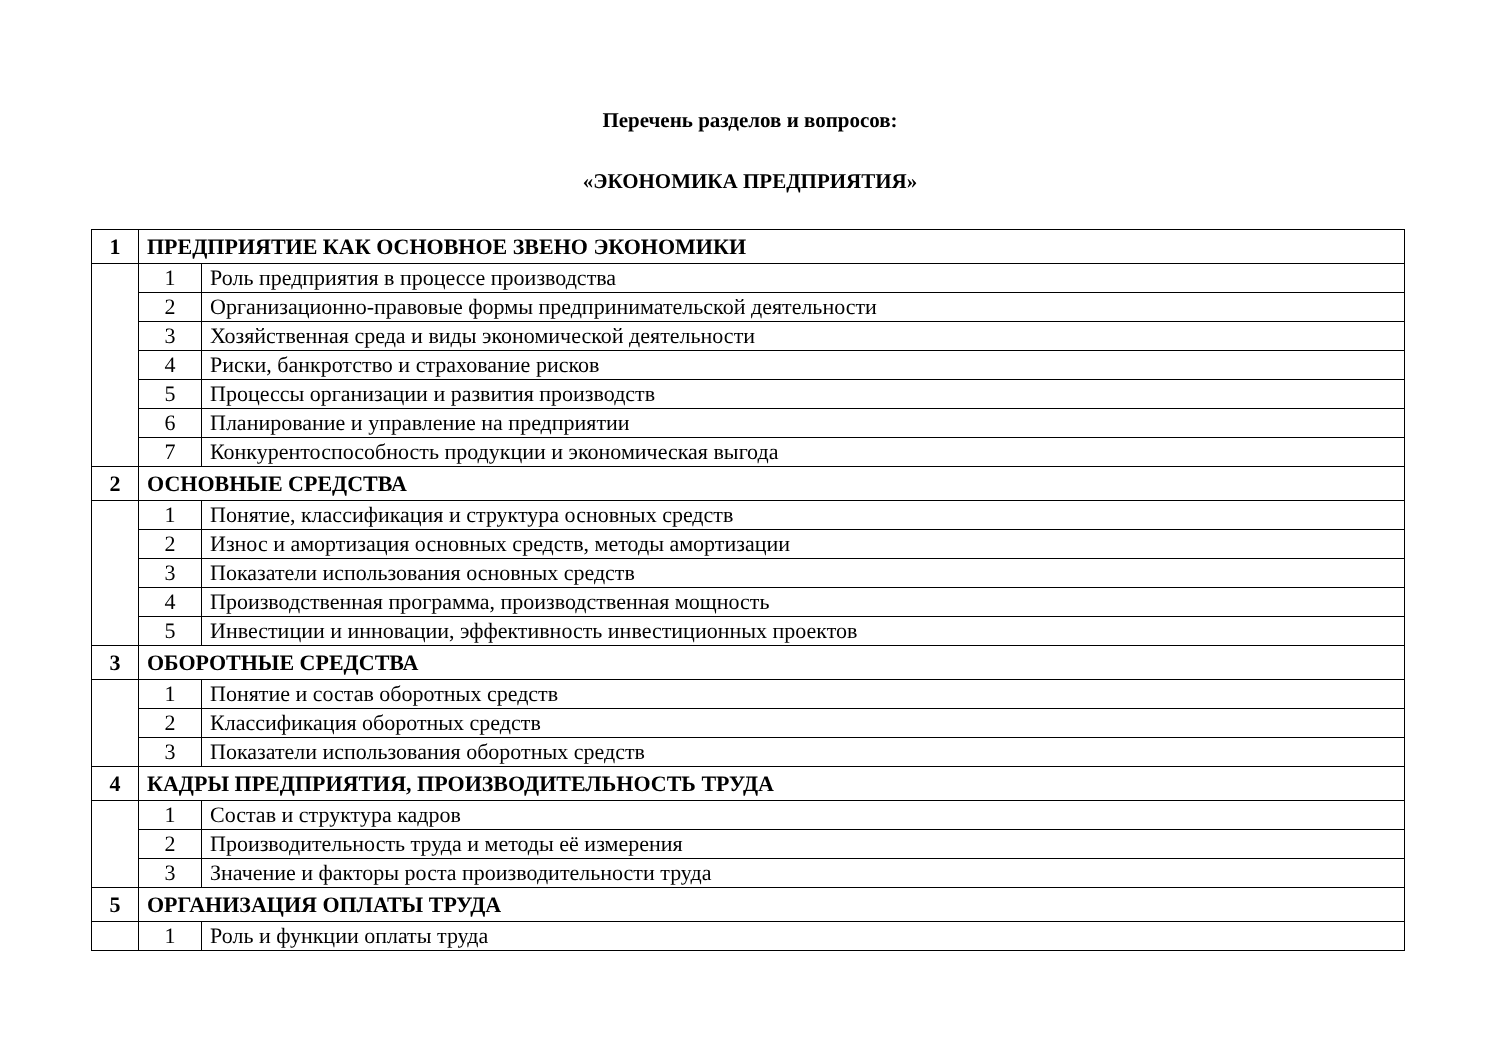Перечень разделов и вопросов:
«ЭКОНОМИКА ПРЕДПРИЯТИЯ»
| 1 | ПРЕДПРИЯТИЕ КАК ОСНОВНОЕ ЗВЕНО ЭКОНОМИКИ | |
| | 1 | Роль предприятия в процессе производства |
| | 2 | Организационно-правовые формы предпринимательской деятельности |
| | 3 | Хозяйственная среда и виды экономической деятельности |
| | 4 | Риски, банкротство и страхование рисков |
| | 5 | Процессы организации и развития производств |
| | 6 | Планирование и управление на предприятии |
| | 7 | Конкурентоспособность продукции и экономическая выгода |
| 2 | ОСНОВНЫЕ СРЕДСТВА | |
| | 1 | Понятие, классификация и структура основных средств |
| | 2 | Износ и амортизация основных средств, методы амортизации |
| | 3 | Показатели использования основных средств |
| | 4 | Производственная программа, производственная мощность |
| | 5 | Инвестиции и инновации, эффективность инвестиционных проектов |
| 3 | ОБОРОТНЫЕ СРЕДСТВА | |
| | 1 | Понятие и состав оборотных средств |
| | 2 | Классификация оборотных средств |
| | 3 | Показатели использования оборотных средств |
| 4 | КАДРЫ ПРЕДПРИЯТИЯ, ПРОИЗВОДИТЕЛЬНОСТЬ ТРУДА | |
| | 1 | Состав и структура кадров |
| | 2 | Производительность труда и методы её измерения |
| | 3 | Значение и факторы роста производительности труда |
| 5 | ОРГАНИЗАЦИЯ ОПЛАТЫ ТРУДА | |
| | 1 | Роль и функции оплаты труда |